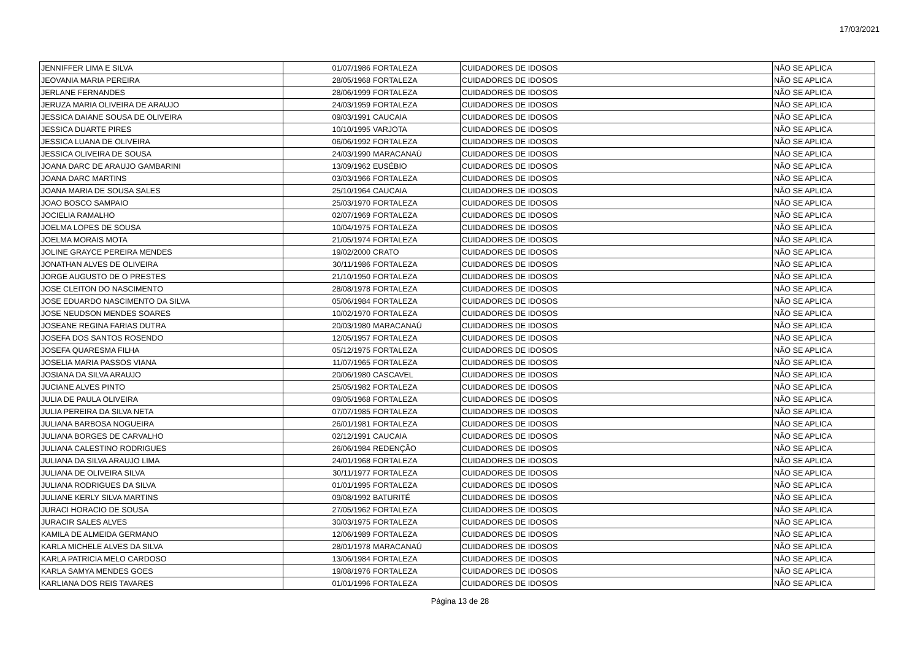17/03/2021
| JENNIFFER LIMA E SILVA | 01/07/1986 | FORTALEZA | CUIDADORES DE IDOSOS | NÃO SE APLICA |
| JEOVANIA MARIA PEREIRA | 28/05/1968 | FORTALEZA | CUIDADORES DE IDOSOS | NÃO SE APLICA |
| JERLANE FERNANDES | 28/06/1999 | FORTALEZA | CUIDADORES DE IDOSOS | NÃO SE APLICA |
| JERUZA MARIA OLIVEIRA DE ARAUJO | 24/03/1959 | FORTALEZA | CUIDADORES DE IDOSOS | NÃO SE APLICA |
| JESSICA DAIANE SOUSA DE OLIVEIRA | 09/03/1991 | CAUCAIA | CUIDADORES DE IDOSOS | NÃO SE APLICA |
| JESSICA DUARTE PIRES | 10/10/1995 | VARJOTA | CUIDADORES DE IDOSOS | NÃO SE APLICA |
| JESSICA LUANA DE OLIVEIRA | 06/06/1992 | FORTALEZA | CUIDADORES DE IDOSOS | NÃO SE APLICA |
| JESSICA OLIVEIRA DE SOUSA | 24/03/1990 | MARACANAÚ | CUIDADORES DE IDOSOS | NÃO SE APLICA |
| JOANA DARC DE ARAUJO GAMBARINI | 13/09/1962 | EUSÉBIO | CUIDADORES DE IDOSOS | NÃO SE APLICA |
| JOANA DARC MARTINS | 03/03/1966 | FORTALEZA | CUIDADORES DE IDOSOS | NÃO SE APLICA |
| JOANA MARIA DE SOUSA SALES | 25/10/1964 | CAUCAIA | CUIDADORES DE IDOSOS | NÃO SE APLICA |
| JOAO BOSCO SAMPAIO | 25/03/1970 | FORTALEZA | CUIDADORES DE IDOSOS | NÃO SE APLICA |
| JOCIELIA RAMALHO | 02/07/1969 | FORTALEZA | CUIDADORES DE IDOSOS | NÃO SE APLICA |
| JOELMA LOPES DE SOUSA | 10/04/1975 | FORTALEZA | CUIDADORES DE IDOSOS | NÃO SE APLICA |
| JOELMA MORAIS MOTA | 21/05/1974 | FORTALEZA | CUIDADORES DE IDOSOS | NÃO SE APLICA |
| JOLINE GRAYCE PEREIRA MENDES | 19/02/2000 | CRATO | CUIDADORES DE IDOSOS | NÃO SE APLICA |
| JONATHAN ALVES DE OLIVEIRA | 30/11/1986 | FORTALEZA | CUIDADORES DE IDOSOS | NÃO SE APLICA |
| JORGE AUGUSTO DE O PRESTES | 21/10/1950 | FORTALEZA | CUIDADORES DE IDOSOS | NÃO SE APLICA |
| JOSE CLEITON DO NASCIMENTO | 28/08/1978 | FORTALEZA | CUIDADORES DE IDOSOS | NÃO SE APLICA |
| JOSE EDUARDO NASCIMENTO DA SILVA | 05/06/1984 | FORTALEZA | CUIDADORES DE IDOSOS | NÃO SE APLICA |
| JOSE NEUDSON MENDES SOARES | 10/02/1970 | FORTALEZA | CUIDADORES DE IDOSOS | NÃO SE APLICA |
| JOSEANE REGINA FARIAS DUTRA | 20/03/1980 | MARACANAÚ | CUIDADORES DE IDOSOS | NÃO SE APLICA |
| JOSEFA DOS SANTOS ROSENDO | 12/05/1957 | FORTALEZA | CUIDADORES DE IDOSOS | NÃO SE APLICA |
| JOSEFA QUARESMA FILHA | 05/12/1975 | FORTALEZA | CUIDADORES DE IDOSOS | NÃO SE APLICA |
| JOSELIA MARIA PASSOS VIANA | 11/07/1965 | FORTALEZA | CUIDADORES DE IDOSOS | NÃO SE APLICA |
| JOSIANA DA SILVA ARAUJO | 20/06/1980 | CASCAVEL | CUIDADORES DE IDOSOS | NÃO SE APLICA |
| JUCIANE ALVES PINTO | 25/05/1982 | FORTALEZA | CUIDADORES DE IDOSOS | NÃO SE APLICA |
| JULIA DE PAULA OLIVEIRA | 09/05/1968 | FORTALEZA | CUIDADORES DE IDOSOS | NÃO SE APLICA |
| JULIA PEREIRA DA SILVA NETA | 07/07/1985 | FORTALEZA | CUIDADORES DE IDOSOS | NÃO SE APLICA |
| JULIANA BARBOSA NOGUEIRA | 26/01/1981 | FORTALEZA | CUIDADORES DE IDOSOS | NÃO SE APLICA |
| JULIANA BORGES DE CARVALHO | 02/12/1991 | CAUCAIA | CUIDADORES DE IDOSOS | NÃO SE APLICA |
| JULIANA CALESTINO RODRIGUES | 26/06/1984 | REDENÇÃO | CUIDADORES DE IDOSOS | NÃO SE APLICA |
| JULIANA DA SILVA ARAUJO LIMA | 24/01/1968 | FORTALEZA | CUIDADORES DE IDOSOS | NÃO SE APLICA |
| JULIANA DE OLIVEIRA SILVA | 30/11/1977 | FORTALEZA | CUIDADORES DE IDOSOS | NÃO SE APLICA |
| JULIANA RODRIGUES DA SILVA | 01/01/1995 | FORTALEZA | CUIDADORES DE IDOSOS | NÃO SE APLICA |
| JULIANE KERLY SILVA MARTINS | 09/08/1992 | BATURITÉ | CUIDADORES DE IDOSOS | NÃO SE APLICA |
| JURACI HORACIO DE SOUSA | 27/05/1962 | FORTALEZA | CUIDADORES DE IDOSOS | NÃO SE APLICA |
| JURACIR SALES ALVES | 30/03/1975 | FORTALEZA | CUIDADORES DE IDOSOS | NÃO SE APLICA |
| KAMILA DE ALMEIDA GERMANO | 12/06/1989 | FORTALEZA | CUIDADORES DE IDOSOS | NÃO SE APLICA |
| KARLA MICHELE ALVES DA SILVA | 28/01/1978 | MARACANAÚ | CUIDADORES DE IDOSOS | NÃO SE APLICA |
| KARLA PATRICIA MELO CARDOSO | 13/06/1984 | FORTALEZA | CUIDADORES DE IDOSOS | NÃO SE APLICA |
| KARLA SAMYA MENDES GOES | 19/08/1976 | FORTALEZA | CUIDADORES DE IDOSOS | NÃO SE APLICA |
| KARLIANA DOS REIS TAVARES | 01/01/1996 | FORTALEZA | CUIDADORES DE IDOSOS | NÃO SE APLICA |
Página 13 de 28